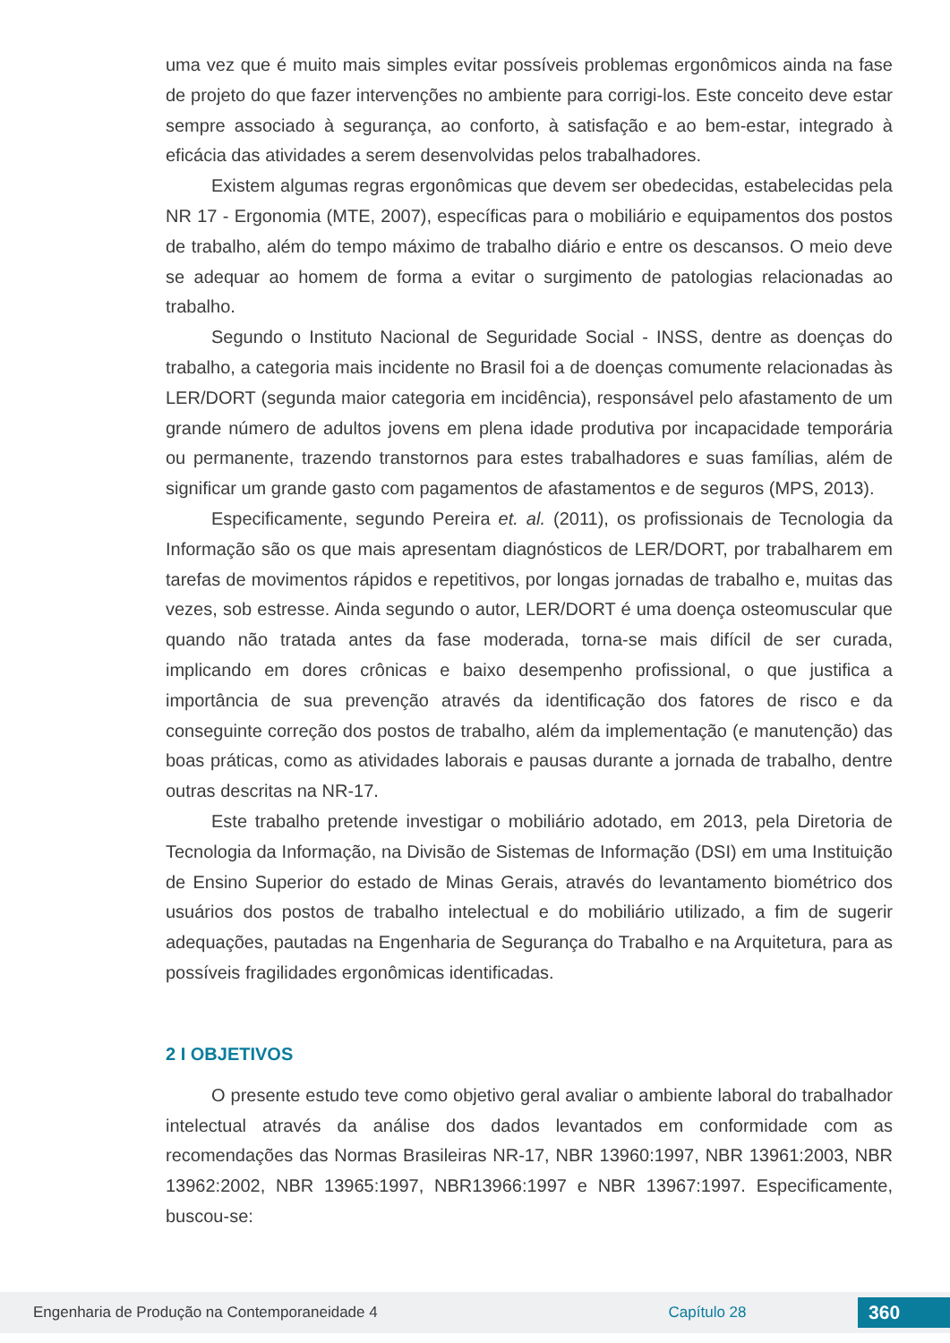uma vez que é muito mais simples evitar possíveis problemas ergonômicos ainda na fase de projeto do que fazer intervenções no ambiente para corrigi-los. Este conceito deve estar sempre associado à segurança, ao conforto, à satisfação e ao bem-estar, integrado à eficácia das atividades a serem desenvolvidas pelos trabalhadores.
Existem algumas regras ergonômicas que devem ser obedecidas, estabelecidas pela NR 17 - Ergonomia (MTE, 2007), específicas para o mobiliário e equipamentos dos postos de trabalho, além do tempo máximo de trabalho diário e entre os descansos. O meio deve se adequar ao homem de forma a evitar o surgimento de patologias relacionadas ao trabalho.
Segundo o Instituto Nacional de Seguridade Social - INSS, dentre as doenças do trabalho, a categoria mais incidente no Brasil foi a de doenças comumente relacionadas às LER/DORT (segunda maior categoria em incidência), responsável pelo afastamento de um grande número de adultos jovens em plena idade produtiva por incapacidade temporária ou permanente, trazendo transtornos para estes trabalhadores e suas famílias, além de significar um grande gasto com pagamentos de afastamentos e de seguros (MPS, 2013).
Especificamente, segundo Pereira et. al. (2011), os profissionais de Tecnologia da Informação são os que mais apresentam diagnósticos de LER/DORT, por trabalharem em tarefas de movimentos rápidos e repetitivos, por longas jornadas de trabalho e, muitas das vezes, sob estresse. Ainda segundo o autor, LER/DORT é uma doença osteomuscular que quando não tratada antes da fase moderada, torna-se mais difícil de ser curada, implicando em dores crônicas e baixo desempenho profissional, o que justifica a importância de sua prevenção através da identificação dos fatores de risco e da conseguinte correção dos postos de trabalho, além da implementação (e manutenção) das boas práticas, como as atividades laborais e pausas durante a jornada de trabalho, dentre outras descritas na NR-17.
Este trabalho pretende investigar o mobiliário adotado, em 2013, pela Diretoria de Tecnologia da Informação, na Divisão de Sistemas de Informação (DSI) em uma Instituição de Ensino Superior do estado de Minas Gerais, através do levantamento biométrico dos usuários dos postos de trabalho intelectual e do mobiliário utilizado, a fim de sugerir adequações, pautadas na Engenharia de Segurança do Trabalho e na Arquitetura, para as possíveis fragilidades ergonômicas identificadas.
2 I OBJETIVOS
O presente estudo teve como objetivo geral avaliar o ambiente laboral do trabalhador intelectual através da análise dos dados levantados em conformidade com as recomendações das Normas Brasileiras NR-17, NBR 13960:1997, NBR 13961:2003, NBR 13962:2002, NBR 13965:1997, NBR13966:1997 e NBR 13967:1997. Especificamente, buscou-se:
Engenharia de Produção na Contemporaneidade 4 Capítulo 28 360